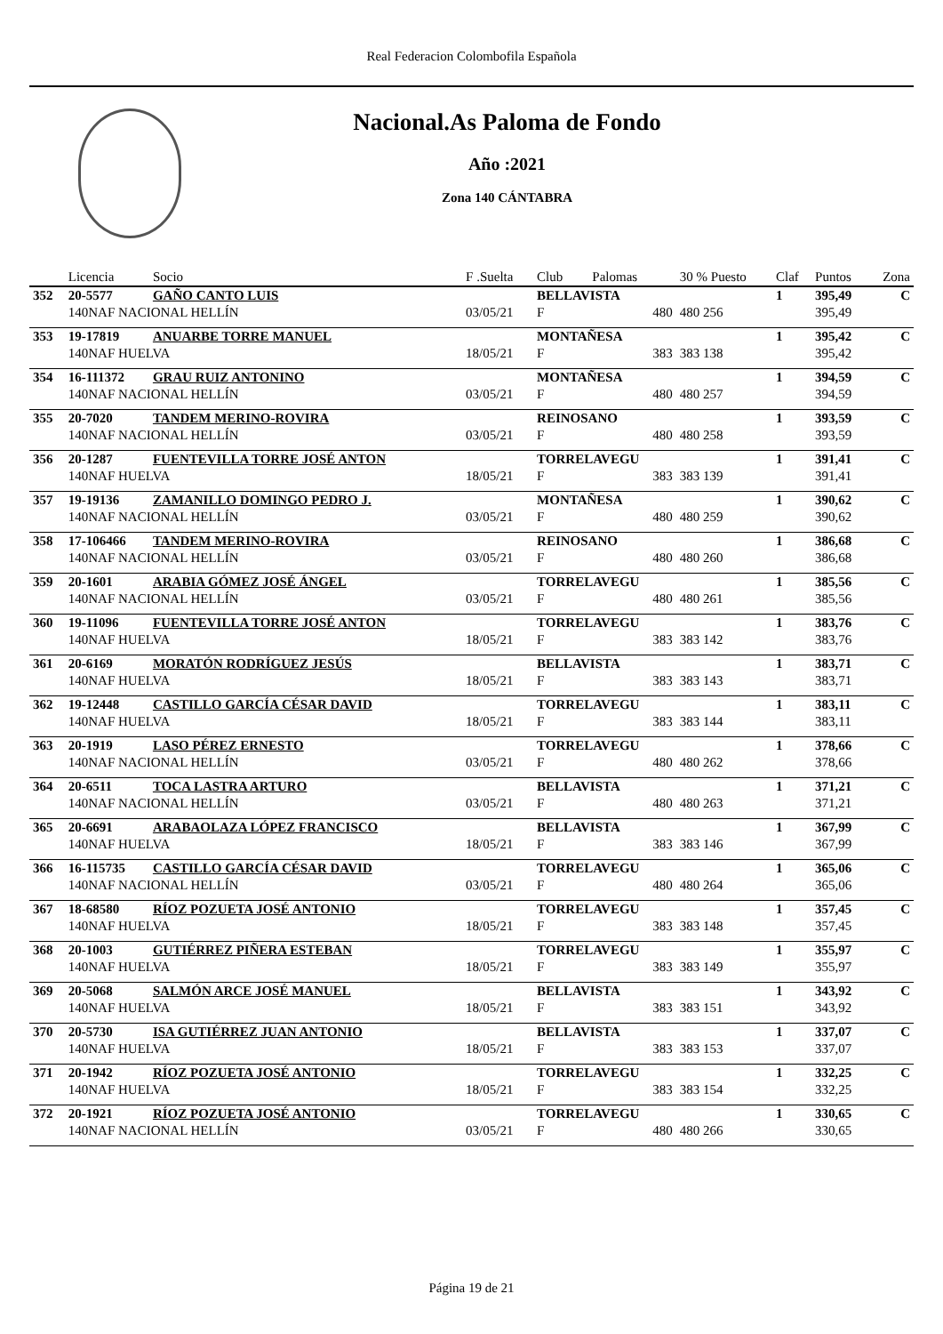Real Federacion Colombofila Española
Nacional.As Paloma de Fondo
Año :2021
Zona 140 CÁNTABRA
| | Licencia | Socio | F .Suelta | Club | Palomas | 30 % Puesto | Claf | Puntos | Zona |
| --- | --- | --- | --- | --- | --- | --- | --- | --- | --- |
| 352 | 20-5577 | GAÑO CANTO LUIS | | BELLAVISTA | | | 1 | 395,49 | C |
| | 140NAF NACIONAL HELLÍN | | 03/05/21 | F | 480 | 480 256 | | 395,49 | |
| 353 | 19-17819 | ANUARBE TORRE MANUEL | | MONTAÑESA | | | 1 | 395,42 | C |
| | 140NAF HUELVA | | 18/05/21 | F | 383 | 383 138 | | 395,42 | |
| 354 | 16-111372 | GRAU RUIZ ANTONINO | | MONTAÑESA | | | 1 | 394,59 | C |
| | 140NAF NACIONAL HELLÍN | | 03/05/21 | F | 480 | 480 257 | | 394,59 | |
| 355 | 20-7020 | TANDEM MERINO-ROVIRA | | REINOSANO | | | 1 | 393,59 | C |
| | 140NAF NACIONAL HELLÍN | | 03/05/21 | F | 480 | 480 258 | | 393,59 | |
| 356 | 20-1287 | FUENTEVILLA TORRE JOSÉ ANTON | | TORRELAVEGU | | | 1 | 391,41 | C |
| | 140NAF HUELVA | | 18/05/21 | F | 383 | 383 139 | | 391,41 | |
| 357 | 19-19136 | ZAMANILLO DOMINGO PEDRO J. | | MONTAÑESA | | | 1 | 390,62 | C |
| | 140NAF NACIONAL HELLÍN | | 03/05/21 | F | 480 | 480 259 | | 390,62 | |
| 358 | 17-106466 | TANDEM MERINO-ROVIRA | | REINOSANO | | | 1 | 386,68 | C |
| | 140NAF NACIONAL HELLÍN | | 03/05/21 | F | 480 | 480 260 | | 386,68 | |
| 359 | 20-1601 | ARABIA GÓMEZ JOSÉ ÁNGEL | | TORRELAVEGU | | | 1 | 385,56 | C |
| | 140NAF NACIONAL HELLÍN | | 03/05/21 | F | 480 | 480 261 | | 385,56 | |
| 360 | 19-11096 | FUENTEVILLA TORRE JOSÉ ANTON | | TORRELAVEGU | | | 1 | 383,76 | C |
| | 140NAF HUELVA | | 18/05/21 | F | 383 | 383 142 | | 383,76 | |
| 361 | 20-6169 | MORATÓN RODRÍGUEZ JESÚS | | BELLAVISTA | | | 1 | 383,71 | C |
| | 140NAF HUELVA | | 18/05/21 | F | 383 | 383 143 | | 383,71 | |
| 362 | 19-12448 | CASTILLO GARCÍA CÉSAR DAVID | | TORRELAVEGU | | | 1 | 383,11 | C |
| | 140NAF HUELVA | | 18/05/21 | F | 383 | 383 144 | | 383,11 | |
| 363 | 20-1919 | LASO PÉREZ ERNESTO | | TORRELAVEGU | | | 1 | 378,66 | C |
| | 140NAF NACIONAL HELLÍN | | 03/05/21 | F | 480 | 480 262 | | 378,66 | |
| 364 | 20-6511 | TOCA LASTRA ARTURO | | BELLAVISTA | | | 1 | 371,21 | C |
| | 140NAF NACIONAL HELLÍN | | 03/05/21 | F | 480 | 480 263 | | 371,21 | |
| 365 | 20-6691 | ARABAOLAZA LÓPEZ FRANCISCO | | BELLAVISTA | | | 1 | 367,99 | C |
| | 140NAF HUELVA | | 18/05/21 | F | 383 | 383 146 | | 367,99 | |
| 366 | 16-115735 | CASTILLO GARCÍA CÉSAR DAVID | | TORRELAVEGU | | | 1 | 365,06 | C |
| | 140NAF NACIONAL HELLÍN | | 03/05/21 | F | 480 | 480 264 | | 365,06 | |
| 367 | 18-68580 | RÍOZ POZUETA JOSÉ ANTONIO | | TORRELAVEGU | | | 1 | 357,45 | C |
| | 140NAF HUELVA | | 18/05/21 | F | 383 | 383 148 | | 357,45 | |
| 368 | 20-1003 | GUTIÉRREZ PIÑERA ESTEBAN | | TORRELAVEGU | | | 1 | 355,97 | C |
| | 140NAF HUELVA | | 18/05/21 | F | 383 | 383 149 | | 355,97 | |
| 369 | 20-5068 | SALMÓN ARCE JOSÉ MANUEL | | BELLAVISTA | | | 1 | 343,92 | C |
| | 140NAF HUELVA | | 18/05/21 | F | 383 | 383 151 | | 343,92 | |
| 370 | 20-5730 | ISA GUTIÉRREZ JUAN ANTONIO | | BELLAVISTA | | | 1 | 337,07 | C |
| | 140NAF HUELVA | | 18/05/21 | F | 383 | 383 153 | | 337,07 | |
| 371 | 20-1942 | RÍOZ POZUETA JOSÉ ANTONIO | | TORRELAVEGU | | | 1 | 332,25 | C |
| | 140NAF HUELVA | | 18/05/21 | F | 383 | 383 154 | | 332,25 | |
| 372 | 20-1921 | RÍOZ POZUETA JOSÉ ANTONIO | | TORRELAVEGU | | | 1 | 330,65 | C |
| | 140NAF NACIONAL HELLÍN | | 03/05/21 | F | 480 | 480 266 | | 330,65 | |
Página 19 de 21